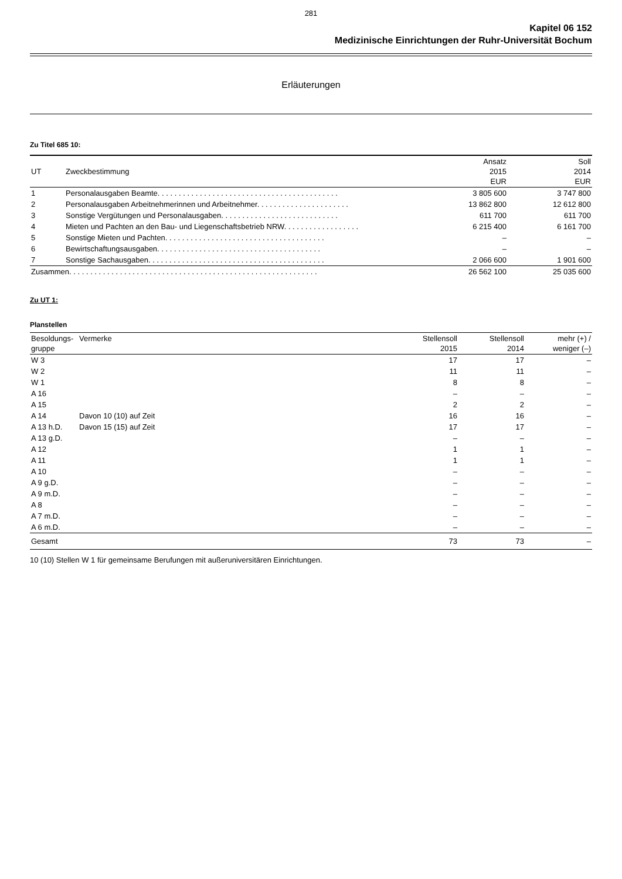281
Kapitel 06 152
Medizinische Einrichtungen der Ruhr-Universität Bochum
Erläuterungen
Zu Titel 685 10:
| UT | Zweckbestimmung | Ansatz 2015 EUR | Soll 2014 EUR |
| --- | --- | --- | --- |
| 1 | Personalausgaben Beamte. . . . . . . . . . . . . . . . . . . . . . . . . . . . . . . . . . . . . . . . . . . | 3 805 600 | 3 747 800 |
| 2 | Personalausgaben Arbeitnehmerinnen und Arbeitnehmer. . . . . . . . . . . . . . . . . . . . . . | 13 862 800 | 12 612 800 |
| 3 | Sonstige Vergütungen und Personalausgaben. . . . . . . . . . . . . . . . . . . . . . . . . . . . | 611 700 | 611 700 |
| 4 | Mieten und Pachten an den Bau- und Liegenschaftsbetrieb NRW. . . . . . . . . . . . . . . . . . | 6 215 400 | 6 161 700 |
| 5 | Sonstige Mieten und Pachten. . . . . . . . . . . . . . . . . . . . . . . . . . . . . . . . . . . . . . | – | – |
| 6 | Bewirtschaftungsausgaben. . . . . . . . . . . . . . . . . . . . . . . . . . . . . . . . . . . . . . . | – | – |
| 7 | Sonstige Sachausgaben. . . . . . . . . . . . . . . . . . . . . . . . . . . . . . . . . . . . . . . . . . | 2 066 600 | 1 901 600 |
| Zusammen. . . . . . . . . . . . . . . . . . . . . . . . . . . . . . . . . . . . . . . . . . . . . . . . . . . . . . . . . . . | | 26 562 100 | 25 035 600 |
Zu UT 1:
Planstellen
| Besoldungs- gruppe | Vermerke | Stellensoll 2015 | Stellensoll 2014 | mehr (+) / weniger (–) |
| --- | --- | --- | --- | --- |
| W 3 | | 17 | 17 | – |
| W 2 | | 11 | 11 | – |
| W 1 | | 8 | 8 | – |
| A 16 | | – | – | – |
| A 15 | | 2 | 2 | – |
| A 14 | Davon 10 (10) auf Zeit | 16 | 16 | – |
| A 13 h.D. | Davon 15 (15) auf Zeit | 17 | 17 | – |
| A 13 g.D. | | – | – | – |
| A 12 | | 1 | 1 | – |
| A 11 | | 1 | 1 | – |
| A 10 | | – | – | – |
| A 9 g.D. | | – | – | – |
| A 9 m.D. | | – | – | – |
| A 8 | | – | – | – |
| A 7 m.D. | | – | – | – |
| A 6 m.D. | | – | – | – |
| Gesamt | | 73 | 73 | – |
10 (10) Stellen W 1 für gemeinsame Berufungen mit außeruniversitären Einrichtungen.